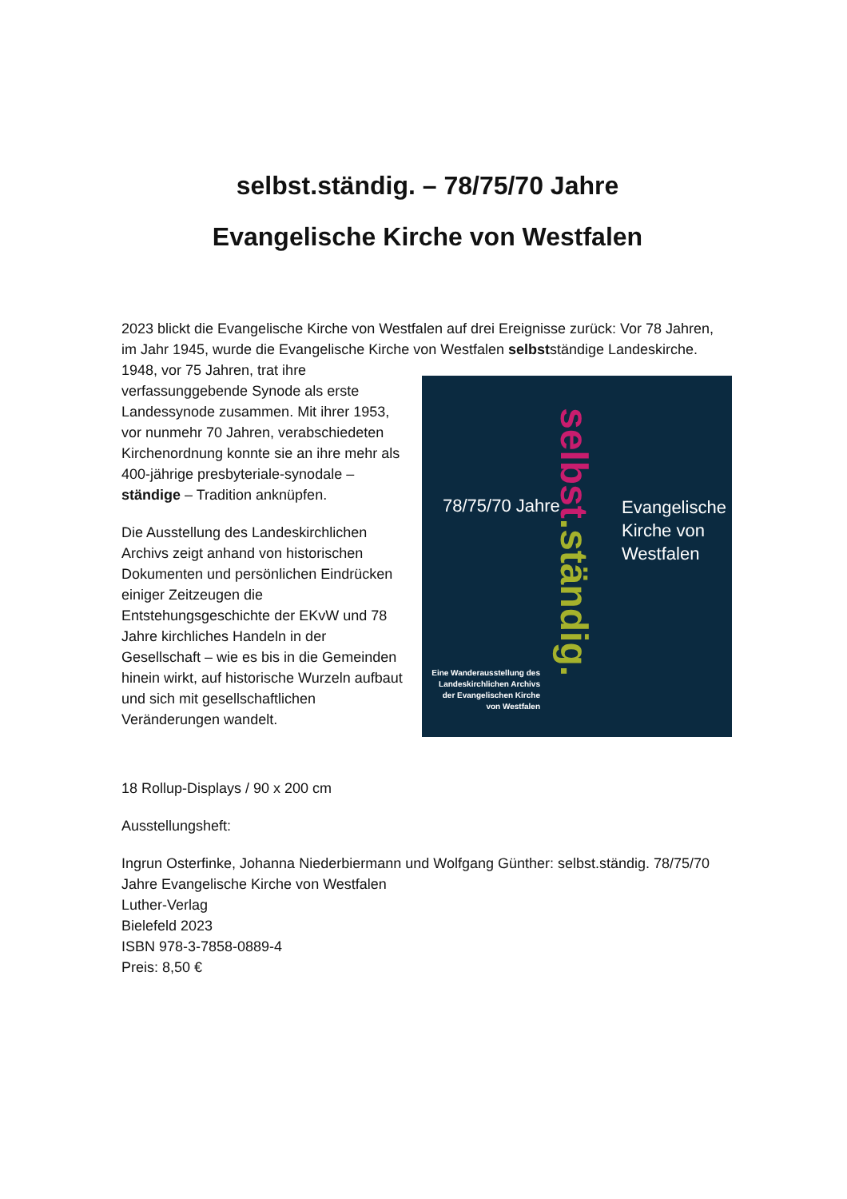selbst.ständig. – 78/75/70 Jahre
Evangelische Kirche von Westfalen
2023 blickt die Evangelische Kirche von Westfalen auf drei Ereignisse zurück: Vor 78 Jahren, im Jahr 1945, wurde die Evangelische Kirche von Westfalen selbstständige 78/75/70 Jahre
selbst.ständig.
Evangelische
Kirche von
Westfalen
Eine Wanderausstellung des Landeskirchlichen Archivs der Evangelischen Kirche von Westfalen Landeskirche. 1948, vor 75 Jahren, trat ihre verfassunggebende Synode als erste Landessynode zusammen. Mit ihrer 1953, vor nunmehr 70 Jahren, verabschiedeten Kirchenordnung konnte sie an ihre mehr als 400-jährige presbyteriale-synodale – ständige – Tradition anknüpfen.
Die Ausstellung des Landeskirchlichen Archivs zeigt anhand von historischen Dokumenten und persönlichen Eindrücken einiger Zeitzeugen die Entstehungsgeschichte der EKvW und 78 Jahre kirchliches Handeln in der Gesellschaft – wie es bis in die Gemeinden hinein wirkt, auf historische Wurzeln aufbaut und sich mit gesellschaftlichen Veränderungen wandelt.
18 Rollup-Displays / 90 x 200 cm
Ausstellungsheft:
Ingrun Osterfinke, Johanna Niederbiermann und Wolfgang Günther: selbst.ständig. 78/75/70 Jahre Evangelische Kirche von Westfalen
Luther-Verlag
Bielefeld 2023
ISBN 978-3-7858-0889-4
Preis: 8,50 €